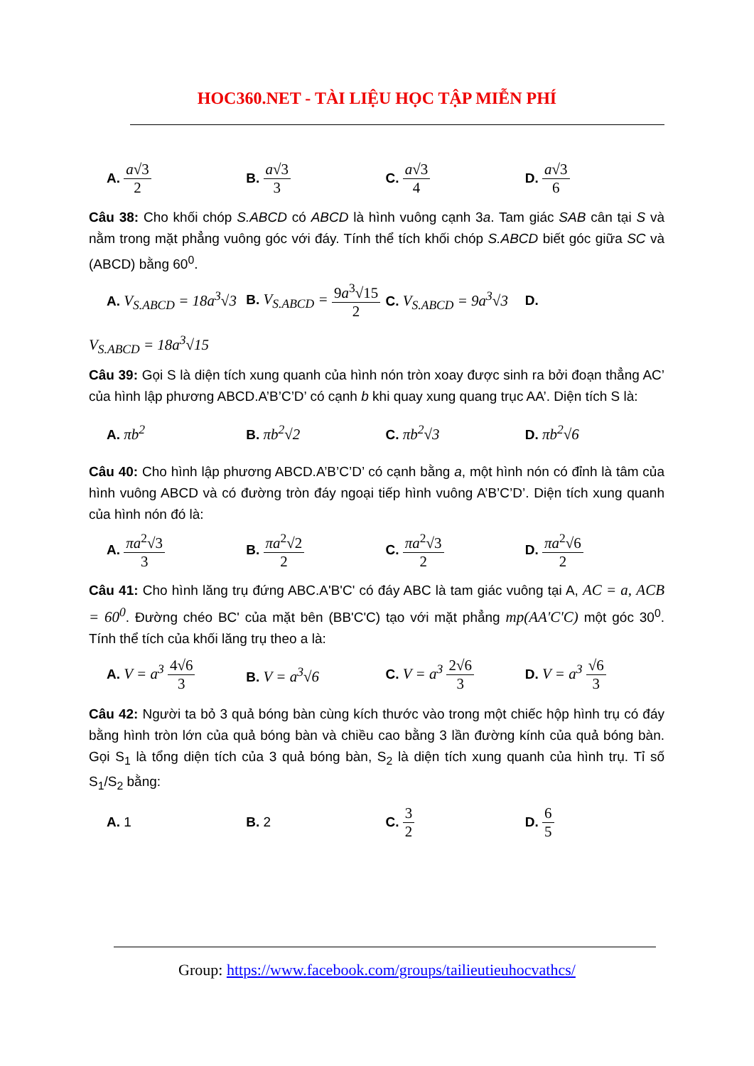HOC360.NET - TÀI LIỆU HỌC TẬP MIỄN PHÍ
A. a√3 2 B. a√3 3 C. a√3 4 D. a√3 6
Câu 38: Cho khối chóp S.ABCD có ABCD là hình vuông cạnh 3a. Tam giác SAB cân tại S và nằm trong mặt phẳng vuông góc với đáy. Tính thể tích khối chóp S.ABCD biết góc giữa SC và (ABCD) bằng 60<sup>0</sup>.
A. V<sub>S.ABCD</sub> = 18a<sup>3</sup>√3
B. V<sub>S.ABCD</sub> = 9a<sup>3</sup>√15 2
C. V<sub>S.ABCD</sub> = 9a<sup>3</sup>√3 D.
V<sub>S.ABCD</sub> = 18a<sup>3</sup>√15
Câu 39: Gọi S là diện tích xung quanh của hình nón tròn xoay được sinh ra bởi đoạn thẳng AC’ của hình lập phương ABCD.A’B’C’D’ có cạnh b khi quay xung quang trục AA’. Diện tích S là:
A. πb<sup>2</sup> B. πb<sup>2</sup>√2 C. πb<sup>2</sup>√3 D. πb<sup>2</sup>√6
Câu 40: Cho hình lập phương ABCD.A’B’C’D’ có cạnh bằng a, một hình nón có đỉnh là tâm của hình vuông ABCD và có đường tròn đáy ngoại tiếp hình vuông A’B’C’D’. Diện tích xung quanh của hình nón đó là:
A. πa<sup>2</sup>√3 3 B. πa<sup>2</sup>√2 2 C. πa<sup>2</sup>√3 2 D. πa<sup>2</sup>√6 2
Câu 41: Cho hình lăng trụ đứng ABC.A'B'C' có đáy ABC là tam giác vuông tại A, AC = a, ACB = 60<sup>0</sup>. Đường chéo BC' của mặt bên (BB'C'C) tạo với mặt phẳng mp(AA'C'C) một góc 30<sup>0</sup>. Tính thể tích của khối lăng trụ theo a là:
A. V = a<sup>3</sup> 4√6 3 B. V = a<sup>3</sup>√6 C. V = a<sup>3</sup> 2√6 3 D. V = a<sup>3</sup> √6 3
Câu 42: Người ta bỏ 3 quả bóng bàn cùng kích thước vào trong một chiếc hộp hình trụ có đáy bằng hình tròn lớn của quả bóng bàn và chiều cao bằng 3 lần đường kính của quả bóng bàn. Gọi S<sub>1</sub> là tổng diện tích của 3 quả bóng bàn, S<sub>2</sub> là diện tích xung quanh của hình trụ. Tỉ số S<sub>1</sub>/S<sub>2</sub> bằng:
A. 1 B. 2 C. 3 2 D. 6 5
Group: https://www.facebook.com/groups/tailieutieuhocvathcs/